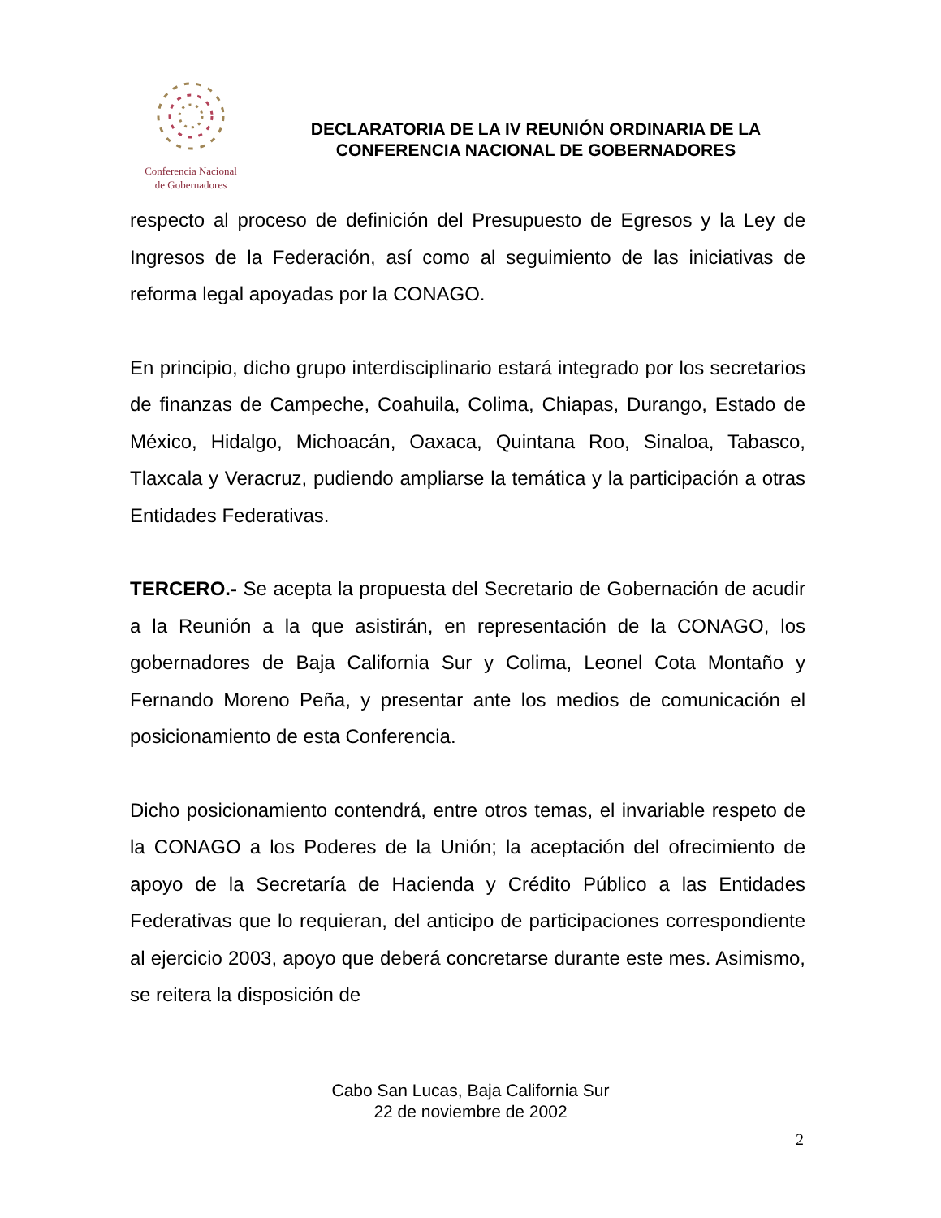Conferencia Nacional
de Gobernadores
DECLARATORIA DE LA IV REUNIÓN ORDINARIA DE LA CONFERENCIA NACIONAL DE GOBERNADORES
respecto al proceso de definición del Presupuesto de Egresos y la Ley de Ingresos de la Federación, así como al seguimiento de las iniciativas de reforma legal apoyadas por la CONAGO.
En principio, dicho grupo interdisciplinario estará integrado por los secretarios de finanzas de Campeche, Coahuila, Colima, Chiapas, Durango, Estado de México, Hidalgo, Michoacán, Oaxaca, Quintana Roo, Sinaloa, Tabasco, Tlaxcala y Veracruz, pudiendo ampliarse la temática y la participación a otras Entidades Federativas.
TERCERO.- Se acepta la propuesta del Secretario de Gobernación de acudir a la Reunión a la que asistirán, en representación de la CONAGO, los gobernadores de Baja California Sur y Colima, Leonel Cota Montaño y Fernando Moreno Peña, y presentar ante los medios de comunicación el posicionamiento de esta Conferencia.
Dicho posicionamiento contendrá, entre otros temas, el invariable respeto de la CONAGO a los Poderes de la Unión; la aceptación del ofrecimiento de apoyo de la Secretaría de Hacienda y Crédito Público a las Entidades Federativas que lo requieran, del anticipo de participaciones correspondiente al ejercicio 2003, apoyo que deberá concretarse durante este mes. Asimismo, se reitera la disposición de
Cabo San Lucas, Baja California Sur
22 de noviembre de 2002
2